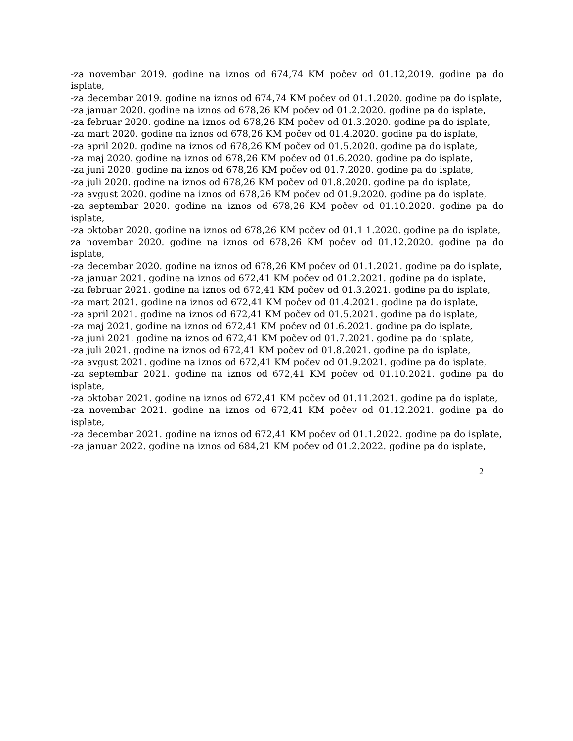-za novembar 2019. godine na iznos od 674,74 KM počev od 01.12,2019. godine pa do isplate,
-za decembar 2019. godine na iznos od 674,74 KM počev od 01.1.2020. godine pa do isplate,
-za januar 2020. godine na iznos od 678,26 KM počev od 01.2.2020. godine pa do isplate,
-za februar 2020. godine na iznos od 678,26 KM počev od 01.3.2020. godine pa do isplate,
-za mart 2020. godine na iznos od 678,26 KM počev od 01.4.2020. godine pa do isplate,
-za april 2020. godine na iznos od 678,26 KM počev od 01.5.2020. godine pa do isplate,
-za maj 2020. godine na iznos od 678,26 KM počev od 01.6.2020. godine pa do isplate,
-za juni 2020. godine na iznos od 678,26 KM počev od 01.7.2020. godine pa do isplate,
-za juli 2020. godine na iznos od 678,26 KM počev od 01.8.2020. godine pa do isplate,
-za avgust 2020. godine na iznos od 678,26 KM počev od 01.9.2020. godine pa do isplate,
-za septembar 2020. godine na iznos od 678,26 KM počev od 01.10.2020. godine pa do isplate,
-za oktobar 2020. godine na iznos od 678,26 KM počev od 01.1 1.2020. godine pa do isplate,
za novembar 2020. godine na iznos od 678,26 KM počev od 01.12.2020. godine pa do isplate,
-za decembar 2020. godine na iznos od 678,26 KM počev od 01.1.2021. godine pa do isplate,
-za januar 2021. godine na iznos od 672,41 KM počev od 01.2.2021. godine pa do isplate,
-za februar 2021. godine na iznos od 672,41 KM počev od 01.3.2021. godine pa do isplate,
-za mart 2021. godine na iznos od 672,41 KM počev od 01.4.2021. godine pa do isplate,
-za april 2021. godine na iznos od 672,41 KM počev od 01.5.2021. godine pa do isplate,
-za maj 2021, godine na iznos od 672,41 KM počev od 01.6.2021. godine pa do isplate,
-za juni 2021. godine na iznos od 672,41 KM počev od 01.7.2021. godine pa do isplate,
-za juli 2021. godine na iznos od 672,41 KM počev od 01.8.2021. godine pa do isplate,
-za avgust 2021. godine na iznos od 672,41 KM počev od 01.9.2021. godine pa do isplate,
-za septembar 2021. godine na iznos od 672,41 KM počev od 01.10.2021. godine pa do isplate,
-za oktobar 2021. godine na iznos od 672,41 KM počev od 01.11.2021. godine pa do isplate,
-za novembar 2021. godine na iznos od 672,41 KM počev od 01.12.2021. godine pa do isplate,
-za decembar 2021. godine na iznos od 672,41 KM počev od 01.1.2022. godine pa do isplate,
-za januar 2022. godine na iznos od 684,21 KM počev od 01.2.2022. godine pa do isplate,
2